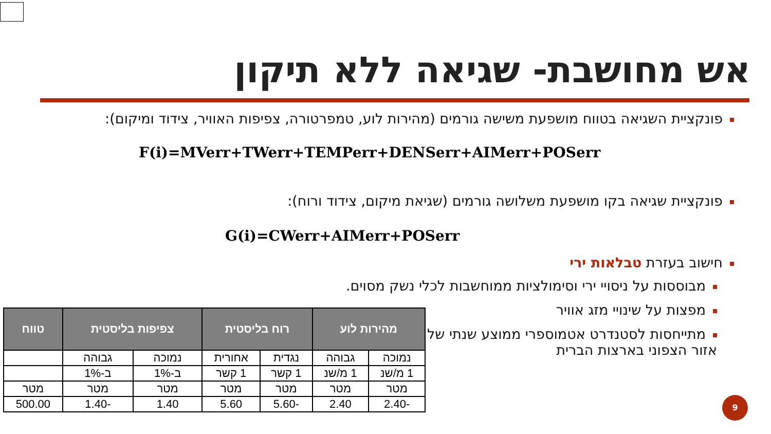אש מחושבת- שגיאה ללא תיקון
פונקציית השגיאה בטווח מושפעת משישה גורמים (מהירות לוע, טמפרטורה, צפיפות האוויר, צידוד ומיקום):
F(i)=MVerr+TWerr+TEMPerr+DENSerr+AIMerr+POSerr
פונקציית שגיאה בקו מושפעת משלושה גורמים (שגיאת מיקום, צידוד ורוח):
G(i)=CWerr+AIMerr+POSerr
חישוב בעזרת טבלאות ירי
מבוססות על ניסויי ירי וסימולציות ממוחשבות לכלי נשק מסוים.
מפצות על שינויי מזג אוויר
מתייחסות לסטנדרט אטמוספרי ממוצע שנתי של אזור הצפוני בארצות הברית
| מהירות לוע | | רוח בליסטית | | צפיפות בליסטית | | טווח |
| --- | --- | --- | --- | --- | --- | --- |
| נמוכה | גבוהה | נגדית | אחורית | נמוכה | גבוהה | |
| 1 מ/שנ | 1 מ/שנ | 1 קשר | 1 קשר | ב-1% | ב-1% | |
| מטר | מטר | מטר | מטר | מטר | מטר | מטר |
| -2.40 | 2.40 | -5.60 | 5.60 | 1.40 | -1.40 | 500.00 |
9